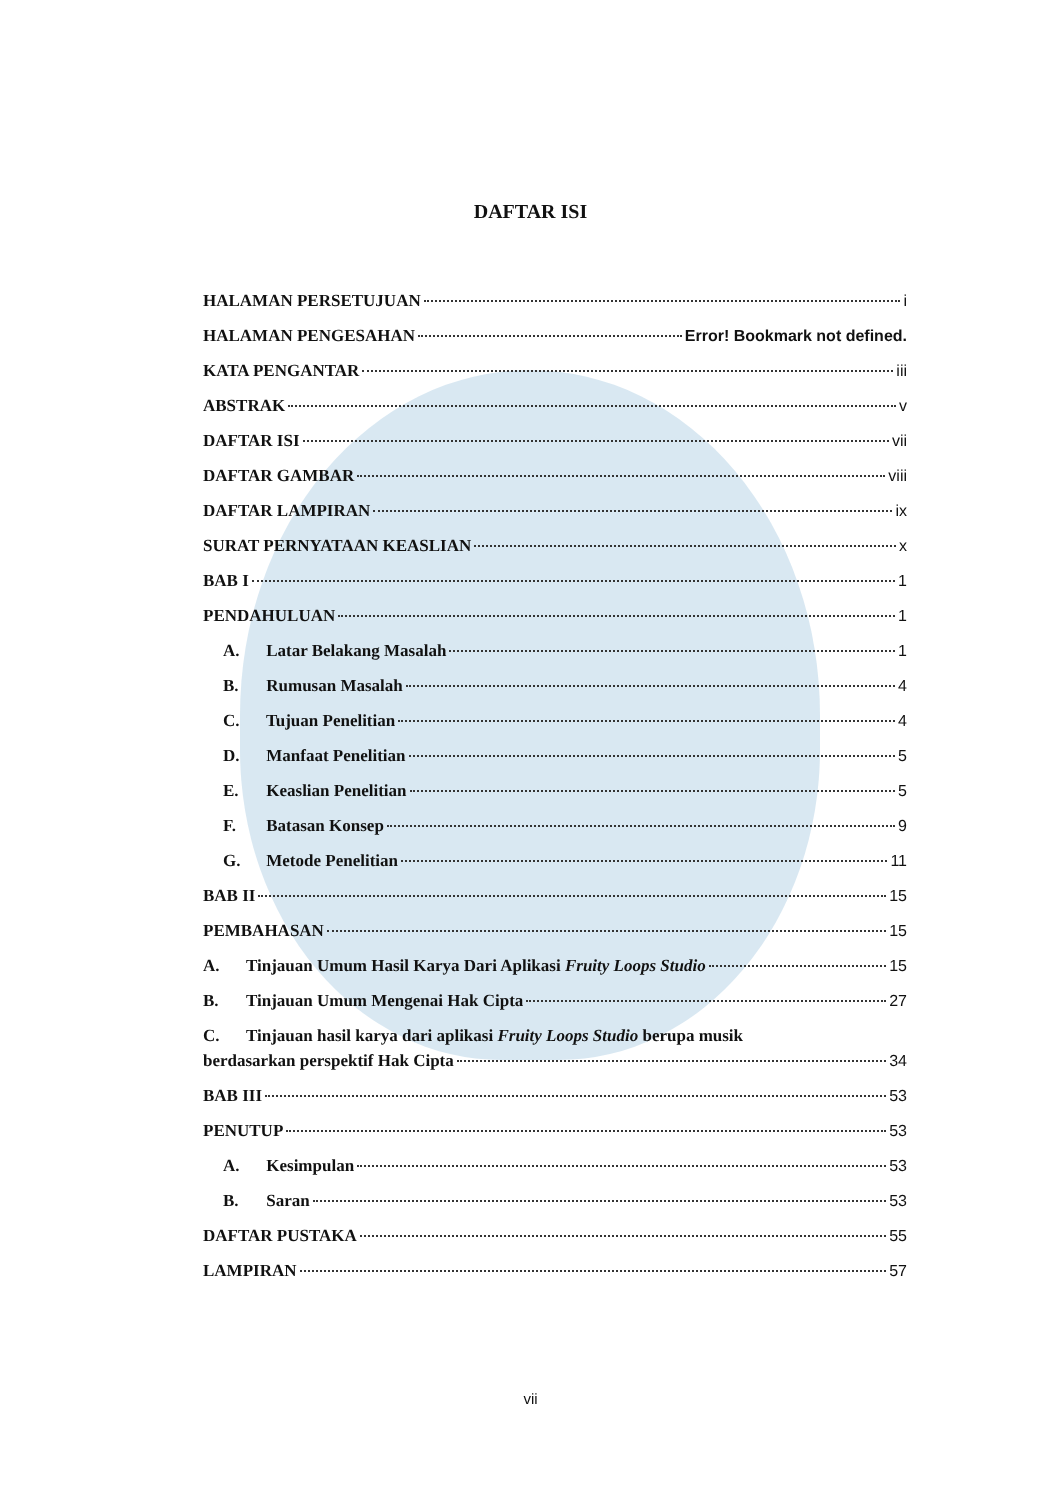DAFTAR ISI
HALAMAN PERSETUJUAN i
HALAMAN PENGESAHAN Error! Bookmark not defined.
KATA PENGANTAR iii
ABSTRAK v
DAFTAR ISI vii
DAFTAR GAMBAR viii
DAFTAR LAMPIRAN ix
SURAT PERNYATAAN KEASLIAN x
BAB I 1
PENDAHULUAN 1
A. Latar Belakang Masalah 1
B. Rumusan Masalah 4
C. Tujuan Penelitian 4
D. Manfaat Penelitian 5
E. Keaslian Penelitian 5
F. Batasan Konsep 9
G. Metode Penelitian 11
BAB II 15
PEMBAHASAN 15
A. Tinjauan Umum Hasil Karya Dari Aplikasi Fruity Loops Studio 15
B. Tinjauan Umum Mengenai Hak Cipta 27
C. Tinjauan hasil karya dari aplikasi Fruity Loops Studio berupa musik
berdasarkan perspektif Hak Cipta 34
BAB III 53
PENUTUP 53
A. Kesimpulan 53
B. Saran 53
DAFTAR PUSTAKA 55
LAMPIRAN 57
vii